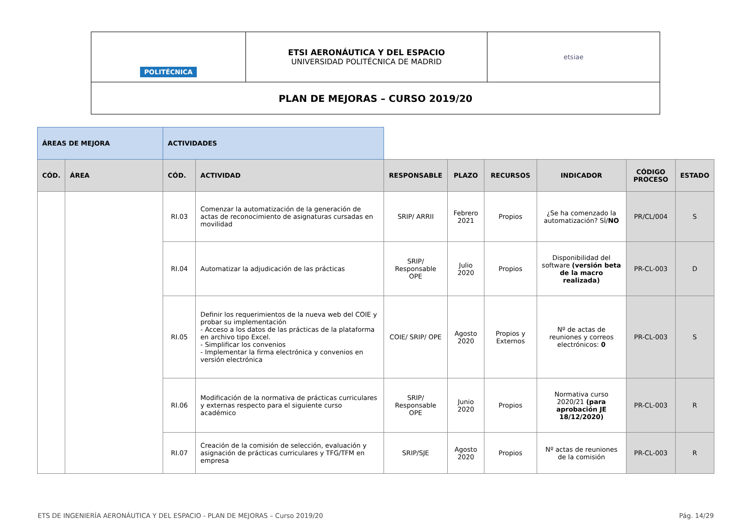| POLITÉCNICA | ETSI AERONÁUTICA Y DEL ESPACIO UNIVERSIDAD POLITÉCNICA DE MADRID | etsiae |
| PLAN DE MEJORAS – CURSO 2019/20 | | |
| ÁREAS DE MEJORA | | ACTIVIDADES | | | | | | | |
| CÓD. | ÁREA | CÓD. | ACTIVIDAD | RESPONSABLE | PLAZO | RECURSOS | INDICADOR | CÓDIGO PROCESO | ESTADO |
| | | RI.03 | Comenzar la automatización de la generación de actas de reconocimiento de asignaturas cursadas en movilidad | SRIP/ ARRII | Febrero 2021 | Propios | ¿Se ha comenzado la automatización? SÍ/ NO | PR/CL/004 | S |
| | | RI.04 | Automatizar la adjudicación de las prácticas | SRIP/ Responsable OPE | Julio 2020 | Propios | Disponibilidad del software (versión beta de la macro realizada) | PR-CL-003 | D |
| | | RI.05 | Definir los requerimientos de la nueva web del COIE y probar su implementación - Acceso a los datos de las prácticas de la plataforma en archivo tipo Excel. - Simplificar los convenios - Implementar la firma electrónica y convenios en versión electrónica | COIE/ SRIP/ OPE | Agosto 2020 | Propios y Externos | Nº de actas de reuniones y correos electrónicos: 0 | PR-CL-003 | S |
| | | RI.06 | Modificación de la normativa de prácticas curriculares y externas respecto para el siguiente curso académico | SRIP/ Responsable OPE | Junio 2020 | Propios | Normativa curso 2020/21 (para aprobación JE 18/12/2020) | PR-CL-003 | R |
| | | RI.07 | Creación de la comisión de selección, evaluación y asignación de prácticas curriculares y TFG/TFM en empresa | SRIP/SJE | Agosto 2020 | Propios | Nº actas de reuniones de la comisión | PR-CL-003 | R |
ETS DE INGENIERÍA AERONÁUTICA Y DEL ESPACIO - PLAN DE MEJORAS – Curso 2019/20 Pág. 14/29